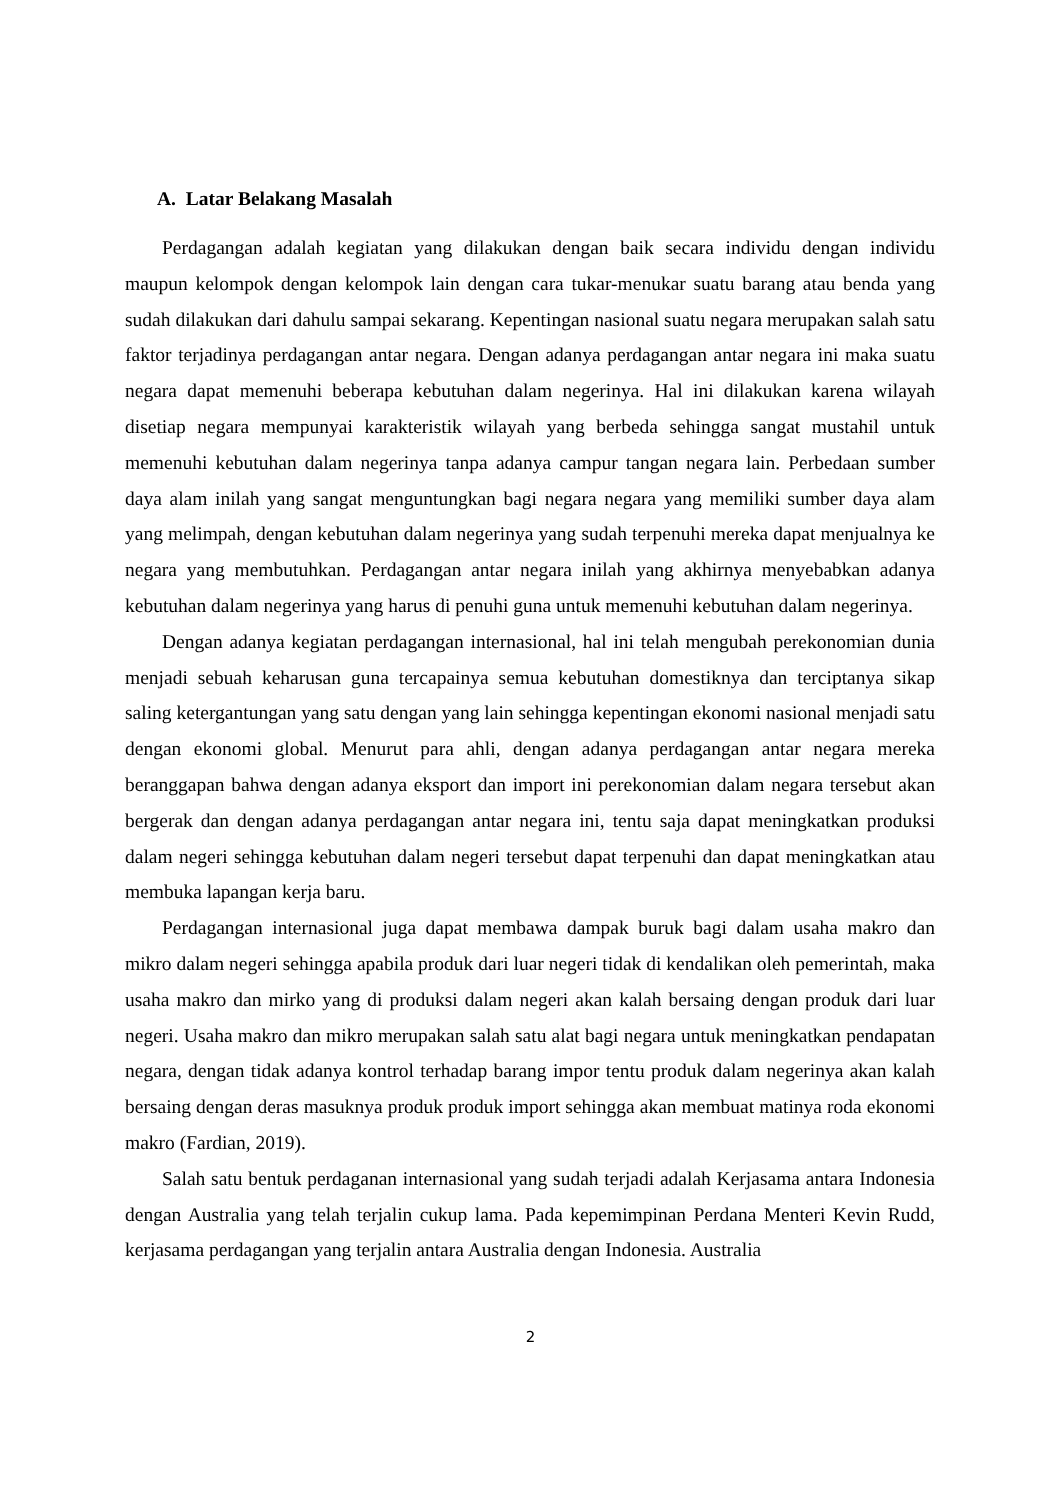A. Latar Belakang Masalah
Perdagangan adalah kegiatan yang dilakukan dengan baik secara individu dengan individu maupun kelompok dengan kelompok lain dengan cara tukar-menukar suatu barang atau benda yang sudah dilakukan dari dahulu sampai sekarang. Kepentingan nasional suatu negara merupakan salah satu faktor terjadinya perdagangan antar negara. Dengan adanya perdagangan antar negara ini maka suatu negara dapat memenuhi beberapa kebutuhan dalam negerinya. Hal ini dilakukan karena wilayah disetiap negara mempunyai karakteristik wilayah yang berbeda sehingga sangat mustahil untuk memenuhi kebutuhan dalam negerinya tanpa adanya campur tangan negara lain. Perbedaan sumber daya alam inilah yang sangat menguntungkan bagi negara negara yang memiliki sumber daya alam yang melimpah, dengan kebutuhan dalam negerinya yang sudah terpenuhi mereka dapat menjualnya ke negara yang membutuhkan. Perdagangan antar negara inilah yang akhirnya menyebabkan adanya kebutuhan dalam negerinya yang harus di penuhi guna untuk memenuhi kebutuhan dalam negerinya.
Dengan adanya kegiatan perdagangan internasional, hal ini telah mengubah perekonomian dunia menjadi sebuah keharusan guna tercapainya semua kebutuhan domestiknya dan terciptanya sikap saling ketergantungan yang satu dengan yang lain sehingga kepentingan ekonomi nasional menjadi satu dengan ekonomi global. Menurut para ahli, dengan adanya perdagangan antar negara mereka beranggapan bahwa dengan adanya eksport dan import ini perekonomian dalam negara tersebut akan bergerak dan dengan adanya perdagangan antar negara ini, tentu saja dapat meningkatkan produksi dalam negeri sehingga kebutuhan dalam negeri tersebut dapat terpenuhi dan dapat meningkatkan atau membuka lapangan kerja baru.
Perdagangan internasional juga dapat membawa dampak buruk bagi dalam usaha makro dan mikro dalam negeri sehingga apabila produk dari luar negeri tidak di kendalikan oleh pemerintah, maka usaha makro dan mirko yang di produksi dalam negeri akan kalah bersaing dengan produk dari luar negeri. Usaha makro dan mikro merupakan salah satu alat bagi negara untuk meningkatkan pendapatan negara, dengan tidak adanya kontrol terhadap barang impor tentu produk dalam negerinya akan kalah bersaing dengan deras masuknya produk produk import sehingga akan membuat matinya roda ekonomi makro (Fardian, 2019).
Salah satu bentuk perdaganan internasional yang sudah terjadi adalah Kerjasama antara Indonesia dengan Australia yang telah terjalin cukup lama. Pada kepemimpinan Perdana Menteri Kevin Rudd, kerjasama perdagangan yang terjalin antara Australia dengan Indonesia. Australia
2